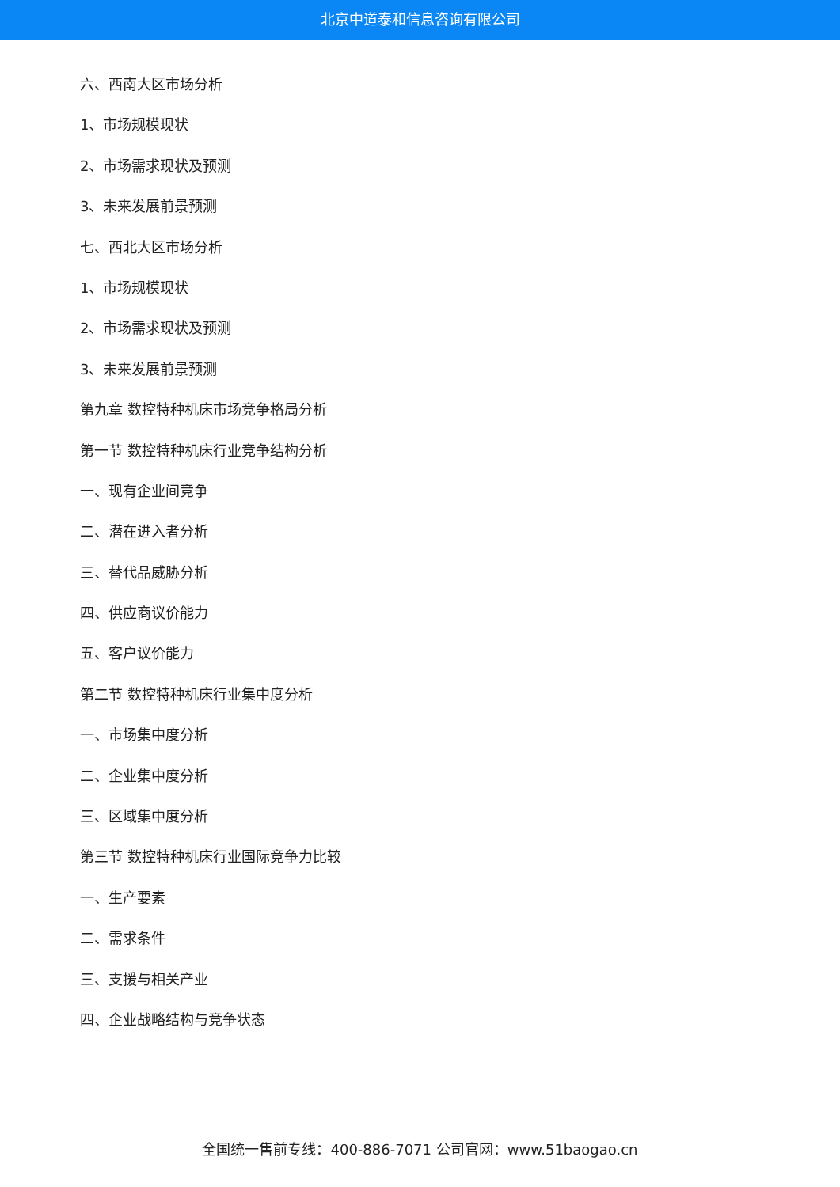北京中道泰和信息咨询有限公司
六、西南大区市场分析
1、市场规模现状
2、市场需求现状及预测
3、未来发展前景预测
七、西北大区市场分析
1、市场规模现状
2、市场需求现状及预测
3、未来发展前景预测
第九章 数控特种机床市场竞争格局分析
第一节 数控特种机床行业竞争结构分析
一、现有企业间竞争
二、潜在进入者分析
三、替代品威胁分析
四、供应商议价能力
五、客户议价能力
第二节 数控特种机床行业集中度分析
一、市场集中度分析
二、企业集中度分析
三、区域集中度分析
第三节 数控特种机床行业国际竞争力比较
一、生产要素
二、需求条件
三、支援与相关产业
四、企业战略结构与竞争状态
全国统一售前专线：400-886-7071 公司官网：www.51baogao.cn